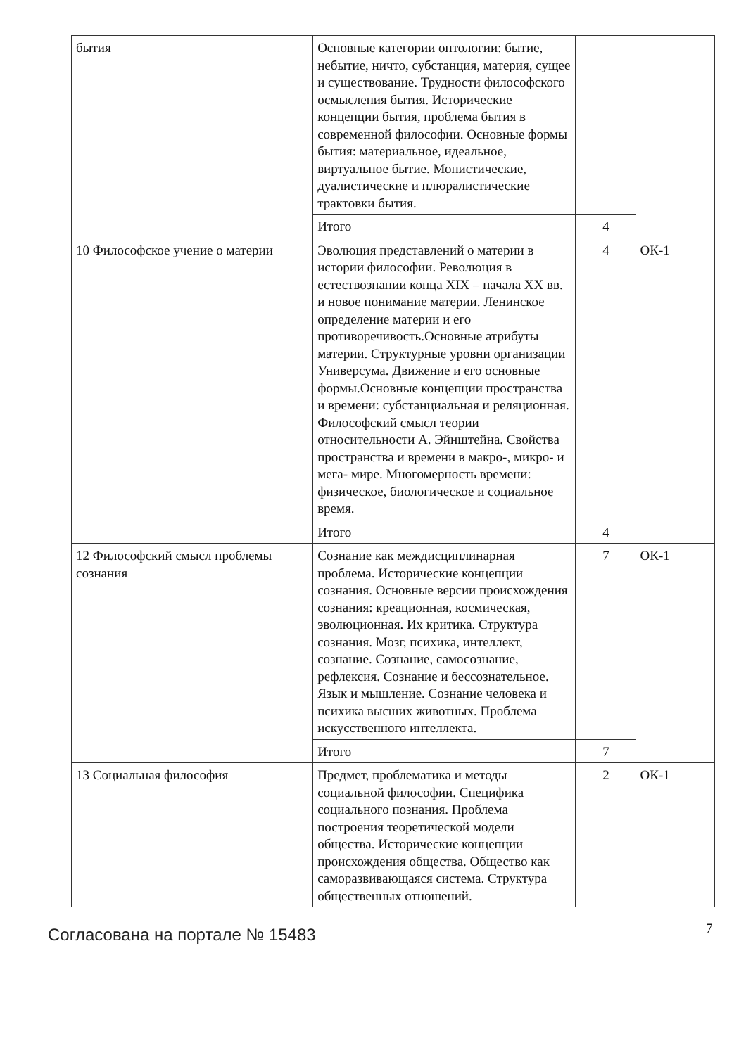| бытия | Основные категории онтологии: бытие, небытие, ничто, субстанция, материя, сущее и существование. Трудности философского осмысления бытия. Исторические концепции бытия, проблема бытия в современной философии. Основные формы бытия: материальное, идеальное, виртуальное бытие. Монистические, дуалистические и плюралистические трактовки бытия. | | |
| | Итого | 4 | |
| 10 Философское учение о материи | Эволюция представлений о материи в истории философии. Революция в естествознании конца XIX – начала XX вв. и новое понимание материи. Ленинское определение материи и его противоречивость.Основные атрибуты материи. Структурные уровни организации Универсума. Движение и его основные формы.Основные концепции пространства и времени: субстанциальная и реляционная. Философский смысл теории относительности А. Эйнштейна. Свойства пространства и времени в макро-, микро- и мега- мире. Многомерность времени: физическое, биологическое и социальное время. | 4 | ОК-1 |
| | Итого | 4 | |
| 12 Философский смысл проблемы сознания | Сознание как междисциплинарная проблема. Исторические концепции сознания. Основные версии происхождения сознания: креационная, космическая, эволюционная. Их критика. Структура сознания. Мозг, психика, интеллект, сознание. Сознание, самосознание, рефлексия. Сознание и бессознательное. Язык и мышление. Сознание человека и психика высших животных. Проблема искусственного интеллекта. | 7 | ОК-1 |
| | Итого | 7 | |
| 13 Социальная философия | Предмет, проблематика и методы социальной философии. Специфика социального познания. Проблема построения теоретической модели общества. Исторические концепции происхождения общества. Общество как саморазвивающаяся система. Структура общественных отношений. | 2 | ОК-1 |
Согласована на портале № 15483 7